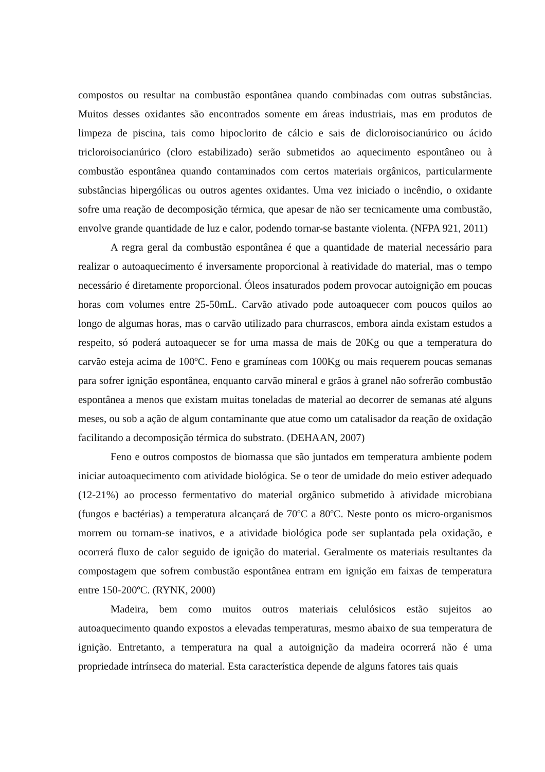compostos ou resultar na combustão espontânea quando combinadas com outras substâncias. Muitos desses oxidantes são encontrados somente em áreas industriais, mas em produtos de limpeza de piscina, tais como hipoclorito de cálcio e sais de dicloroisocianúrico ou ácido tricloroisocianúrico (cloro estabilizado) serão submetidos ao aquecimento espontâneo ou à combustão espontânea quando contaminados com certos materiais orgânicos, particularmente substâncias hipergólicas ou outros agentes oxidantes. Uma vez iniciado o incêndio, o oxidante sofre uma reação de decomposição térmica, que apesar de não ser tecnicamente uma combustão, envolve grande quantidade de luz e calor, podendo tornar-se bastante violenta. (NFPA 921, 2011)
A regra geral da combustão espontânea é que a quantidade de material necessário para realizar o autoaquecimento é inversamente proporcional à reatividade do material, mas o tempo necessário é diretamente proporcional. Óleos insaturados podem provocar autoignição em poucas horas com volumes entre 25-50mL. Carvão ativado pode autoaquecer com poucos quilos ao longo de algumas horas, mas o carvão utilizado para churrascos, embora ainda existam estudos a respeito, só poderá autoaquecer se for uma massa de mais de 20Kg ou que a temperatura do carvão esteja acima de 100ºC. Feno e gramíneas com 100Kg ou mais requerem poucas semanas para sofrer ignição espontânea, enquanto carvão mineral e grãos à granel não sofrerão combustão espontânea a menos que existam muitas toneladas de material ao decorrer de semanas até alguns meses, ou sob a ação de algum contaminante que atue como um catalisador da reação de oxidação facilitando a decomposição térmica do substrato. (DEHAAN, 2007)
Feno e outros compostos de biomassa que são juntados em temperatura ambiente podem iniciar autoaquecimento com atividade biológica. Se o teor de umidade do meio estiver adequado (12-21%) ao processo fermentativo do material orgânico submetido à atividade microbiana (fungos e bactérias) a temperatura alcançará de 70ºC a 80ºC. Neste ponto os micro-organismos morrem ou tornam-se inativos, e a atividade biológica pode ser suplantada pela oxidação, e ocorrerá fluxo de calor seguido de ignição do material. Geralmente os materiais resultantes da compostagem que sofrem combustão espontânea entram em ignição em faixas de temperatura entre 150-200ºC. (RYNK, 2000)
Madeira, bem como muitos outros materiais celulósicos estão sujeitos ao autoaquecimento quando expostos a elevadas temperaturas, mesmo abaixo de sua temperatura de ignição. Entretanto, a temperatura na qual a autoignição da madeira ocorrerá não é uma propriedade intrínseca do material. Esta característica depende de alguns fatores tais quais